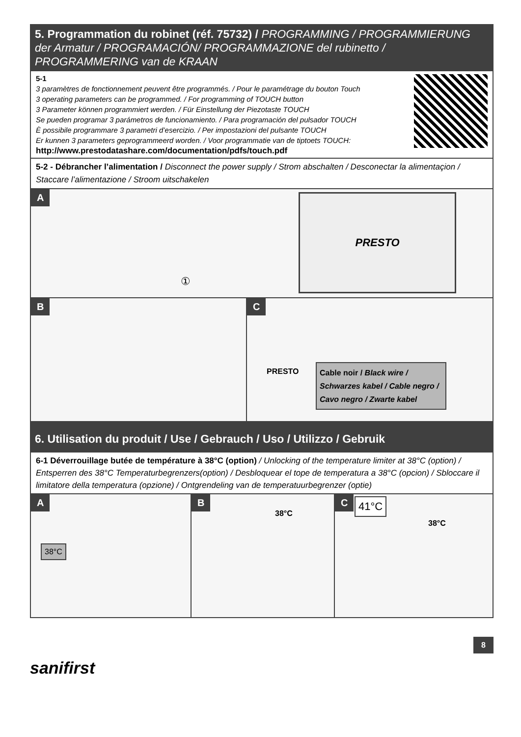5. Programmation du robinet (réf. 75732) / PROGRAMMING / PROGRAMMIERUNG der Armatur / PROGRAMACIÓN/ PROGRAMMAZIONE del rubinetto / PROGRAMMERING van de KRAAN
5-1
3 paramètres de fonctionnement peuvent être programmés. / Pour le paramétrage du bouton Touch
3 operating parameters can be programmed. / For programming of TOUCH button
3 Parameter können programmiert werden. / Für Einstellung der Piezotaste TOUCH
Se pueden programar 3 parámetros de funcionamiento. / Para programación del pulsador TOUCH
È possibile programmare 3 parametri d’esercizio. / Per impostazioni del pulsante TOUCH
Er kunnen 3 parameters geprogrammeerd worden. / Voor programmatie van de tiptoets TOUCH:
http://www.prestodatashare.com/documentation/pdfs/touch.pdf
5-2 - Débrancher l’alimentation / Disconnect the power supply / Strom abschalten / Desconectar la alimentaçion / Staccare l’alimentazione / Stroom uitschakelen
A
①
PRESTO
B
C
PRESTO
Cable noir / Black wire / Schwarzes kabel / Cable negro / Cavo negro / Zwarte kabel
6. Utilisation du produit / Use / Gebrauch / Uso / Utilizzo / Gebruik
6-1 Déverrouillage butée de température à 38°C (option) / Unlocking of the temperature limiter at 38°C (option) / Entsperren des 38°C Temperaturbegrenzers(option) / Desbloquear el tope de temperatura a 38°C (opcion) / Sbloccare il limitatore della temperatura (opzione) / Ontgrendeling van de temperatuurbegrenzer (optie)
A
38°C
B
38°C
C 41°C
38°C
8
sanifirst